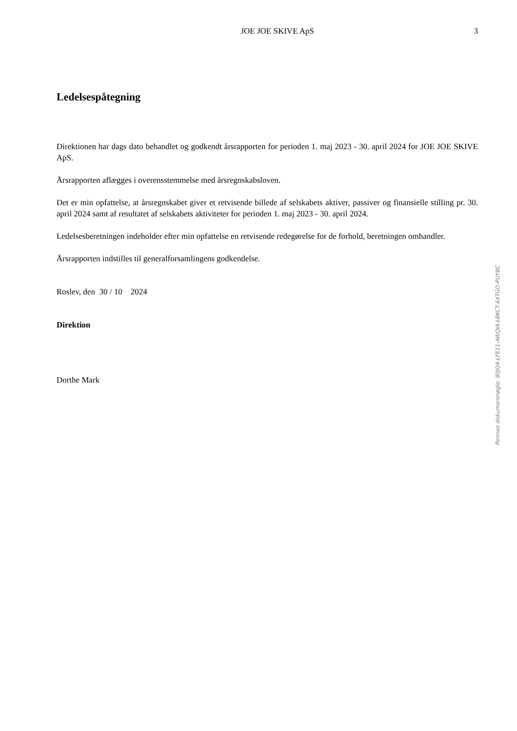JOE JOE SKIVE ApS 3
Ledelsespåtegning
Direktionen har dags dato behandlet og godkendt årsrapporten for perioden 1. maj 2023 - 30. april 2024 for JOE JOE SKIVE ApS.
Årsrapporten aflægges i overensstemmelse med årsregnskabsloven.
Det er min opfattelse, at årsregnskabet giver et retvisende billede af selskabets aktiver, passiver og finansielle stilling pr. 30. april 2024 samt af resultatet af selskabets aktiviteter for perioden 1. maj 2023 - 30. april 2024.
Ledelsesberetningen indeholder efter min opfattelse en retvisende redegørelse for de forhold, beretningen omhandler.
Årsrapporten indstilles til generalforsamlingens godkendelse.
Roslev, den 30 / 10 2024
Direktion
Dorthe Mark
Penneo dokumentnøgle: 80JQ4-LFE11-AWQIA-LBKCT-6XTGO-PUYBC